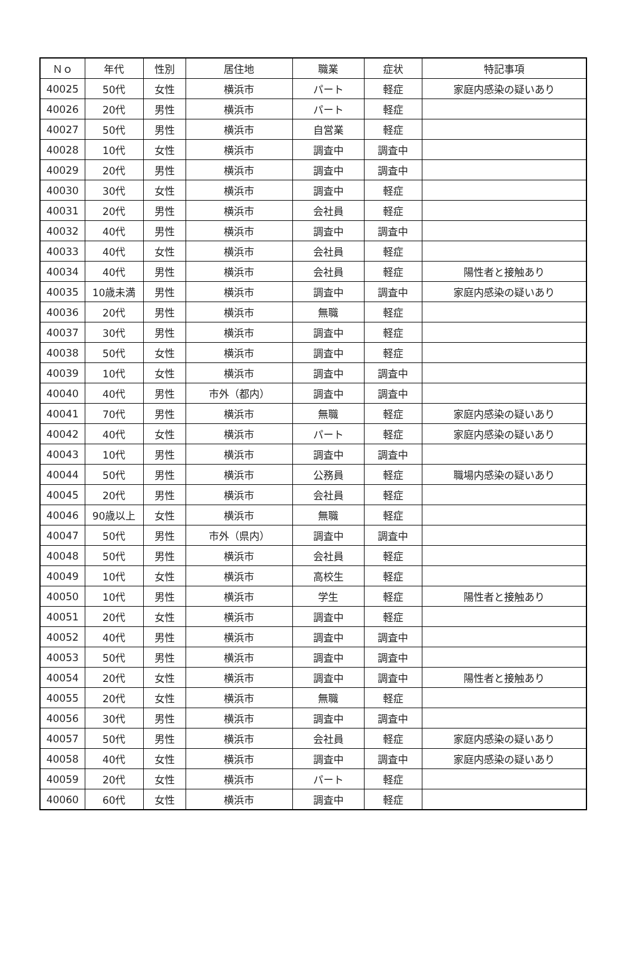| Ｎｏ | 年代 | 性別 | 居住地 | 職業 | 症状 | 特記事項 |
| --- | --- | --- | --- | --- | --- | --- |
| 40025 | 50代 | 女性 | 横浜市 | パート | 軽症 | 家庭内感染の疑いあり |
| 40026 | 20代 | 男性 | 横浜市 | パート | 軽症 | |
| 40027 | 50代 | 男性 | 横浜市 | 自営業 | 軽症 | |
| 40028 | 10代 | 女性 | 横浜市 | 調査中 | 調査中 | |
| 40029 | 20代 | 男性 | 横浜市 | 調査中 | 調査中 | |
| 40030 | 30代 | 女性 | 横浜市 | 調査中 | 軽症 | |
| 40031 | 20代 | 男性 | 横浜市 | 会社員 | 軽症 | |
| 40032 | 40代 | 男性 | 横浜市 | 調査中 | 調査中 | |
| 40033 | 40代 | 女性 | 横浜市 | 会社員 | 軽症 | |
| 40034 | 40代 | 男性 | 横浜市 | 会社員 | 軽症 | 陽性者と接触あり |
| 40035 | 10歳未満 | 男性 | 横浜市 | 調査中 | 調査中 | 家庭内感染の疑いあり |
| 40036 | 20代 | 男性 | 横浜市 | 無職 | 軽症 | |
| 40037 | 30代 | 男性 | 横浜市 | 調査中 | 軽症 | |
| 40038 | 50代 | 女性 | 横浜市 | 調査中 | 軽症 | |
| 40039 | 10代 | 女性 | 横浜市 | 調査中 | 調査中 | |
| 40040 | 40代 | 男性 | 市外（都内） | 調査中 | 調査中 | |
| 40041 | 70代 | 男性 | 横浜市 | 無職 | 軽症 | 家庭内感染の疑いあり |
| 40042 | 40代 | 女性 | 横浜市 | パート | 軽症 | 家庭内感染の疑いあり |
| 40043 | 10代 | 男性 | 横浜市 | 調査中 | 調査中 | |
| 40044 | 50代 | 男性 | 横浜市 | 公務員 | 軽症 | 職場内感染の疑いあり |
| 40045 | 20代 | 男性 | 横浜市 | 会社員 | 軽症 | |
| 40046 | 90歳以上 | 女性 | 横浜市 | 無職 | 軽症 | |
| 40047 | 50代 | 男性 | 市外（県内） | 調査中 | 調査中 | |
| 40048 | 50代 | 男性 | 横浜市 | 会社員 | 軽症 | |
| 40049 | 10代 | 女性 | 横浜市 | 高校生 | 軽症 | |
| 40050 | 10代 | 男性 | 横浜市 | 学生 | 軽症 | 陽性者と接触あり |
| 40051 | 20代 | 女性 | 横浜市 | 調査中 | 軽症 | |
| 40052 | 40代 | 男性 | 横浜市 | 調査中 | 調査中 | |
| 40053 | 50代 | 男性 | 横浜市 | 調査中 | 調査中 | |
| 40054 | 20代 | 女性 | 横浜市 | 調査中 | 調査中 | 陽性者と接触あり |
| 40055 | 20代 | 女性 | 横浜市 | 無職 | 軽症 | |
| 40056 | 30代 | 男性 | 横浜市 | 調査中 | 調査中 | |
| 40057 | 50代 | 男性 | 横浜市 | 会社員 | 軽症 | 家庭内感染の疑いあり |
| 40058 | 40代 | 女性 | 横浜市 | 調査中 | 調査中 | 家庭内感染の疑いあり |
| 40059 | 20代 | 女性 | 横浜市 | パート | 軽症 | |
| 40060 | 60代 | 女性 | 横浜市 | 調査中 | 軽症 | |